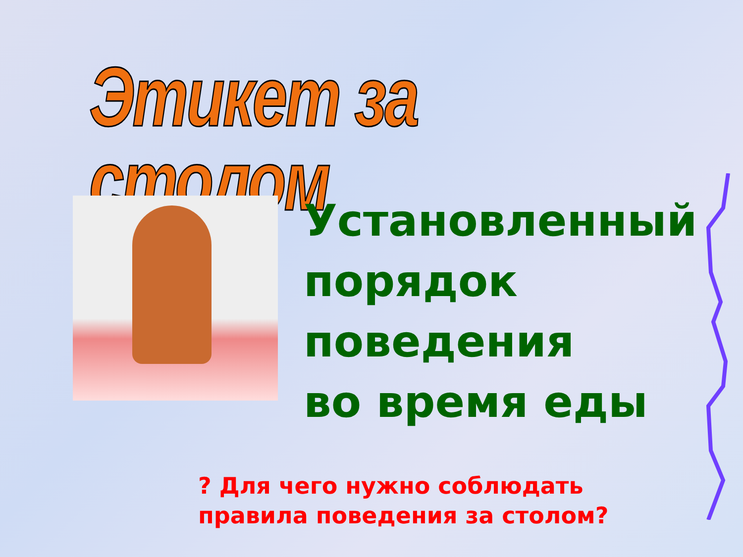Этикет за столом
Установленный
порядок
поведения
во время еды
? Для чего нужно соблюдать правила поведения за столом?